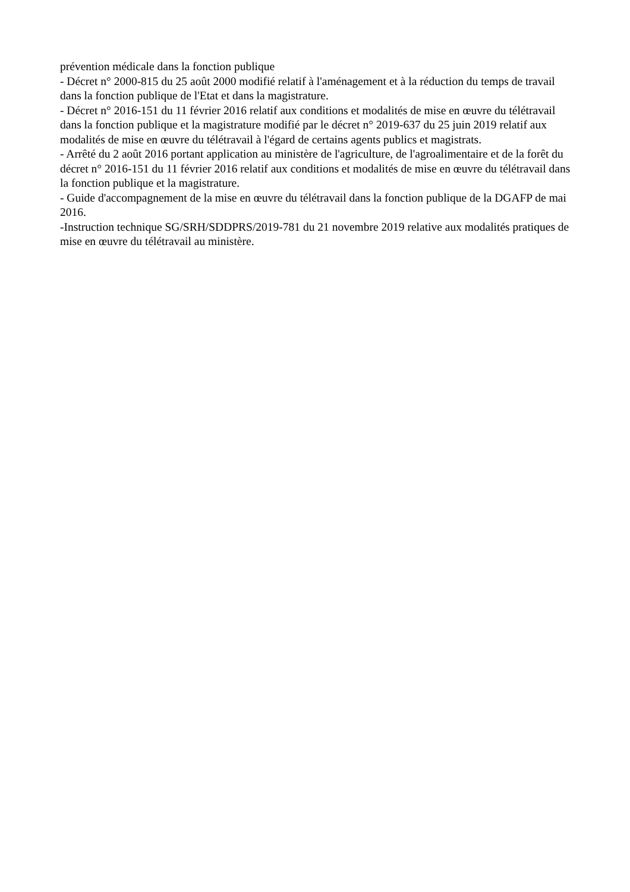prévention médicale dans la fonction publique
- Décret n° 2000-815 du 25 août 2000 modifié relatif à l'aménagement et à la réduction du temps de travail dans la fonction publique de l'Etat et dans la magistrature.
- Décret n° 2016-151 du 11 février 2016 relatif aux conditions et modalités de mise en œuvre du télétravail dans la fonction publique et la magistrature modifié par le décret n° 2019-637 du 25 juin 2019 relatif aux modalités de mise en œuvre du télétravail à l'égard de certains agents publics et magistrats.
- Arrêté du 2 août 2016 portant application au ministère de l'agriculture, de l'agroalimentaire et de la forêt du décret n° 2016-151 du 11 février 2016 relatif aux conditions et modalités de mise en œuvre du télétravail dans la fonction publique et la magistrature.
- Guide d'accompagnement de la mise en œuvre du télétravail dans la fonction publique de la DGAFP de mai 2016.
-Instruction technique SG/SRH/SDDPRS/2019-781 du 21 novembre 2019 relative aux modalités pratiques de mise en œuvre du télétravail au ministère.